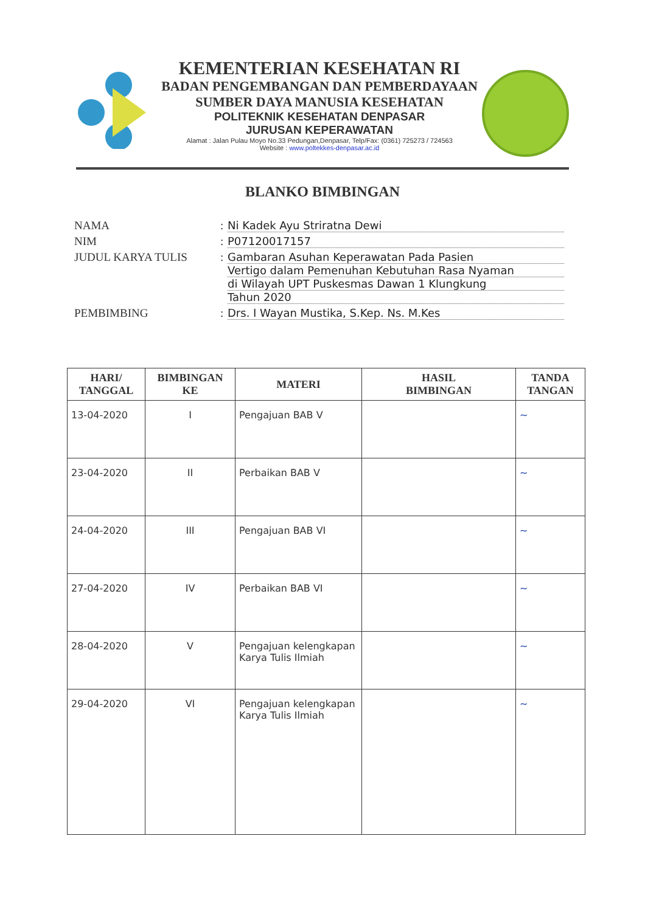KEMENTERIAN KESEHATAN RI
BADAN PENGEMBANGAN DAN PEMBERDAYAAN
SUMBER DAYA MANUSIA KESEHATAN
POLITEKNIK KESEHATAN DENPASAR
JURUSAN KEPERAWATAN
Alamat : Jalan Pulau Moyo No.33 Pedungan,Denpasar, Telp/Fax: (0361) 725273 / 724563
Website : www.poltekkes-denpasar.ac.id
BLANKO BIMBINGAN
| NAMA | : | Ni Kadek Ayu Striratna Dewi |
| NIM | : | P07120017157 |
| JUDUL KARYA TULIS | : | Gambaran Asuhan Keperawatan Pada Pasien Vertigo dalam Pemenuhan Kebutuhan Rasa Nyaman di Wilayah UPT Puskesmas Dawan 1 Klungkung Tahun 2020 |
| PEMBIMBING | : | Drs. I Wayan Mustika, S.Kep. Ns. M.Kes |
| HARI/ TANGGAL | BIMBINGAN KE | MATERI | HASIL BIMBINGAN | TANDA TANGAN |
| --- | --- | --- | --- | --- |
| 13-04-2020 | I | Pengajuan BAB V | | ~ |
| 23-04-2020 | II | Perbaikan BAB V | | ~ |
| 24-04-2020 | III | Pengajuan BAB VI | | ~ |
| 27-04-2020 | IV | Perbaikan BAB VI | | ~ |
| 28-04-2020 | V | Pengajuan kelengkapan Karya Tulis Ilmiah | | ~ |
| 29-04-2020 | VI | Pengajuan kelengkapan Karya Tulis Ilmiah | | ~ |